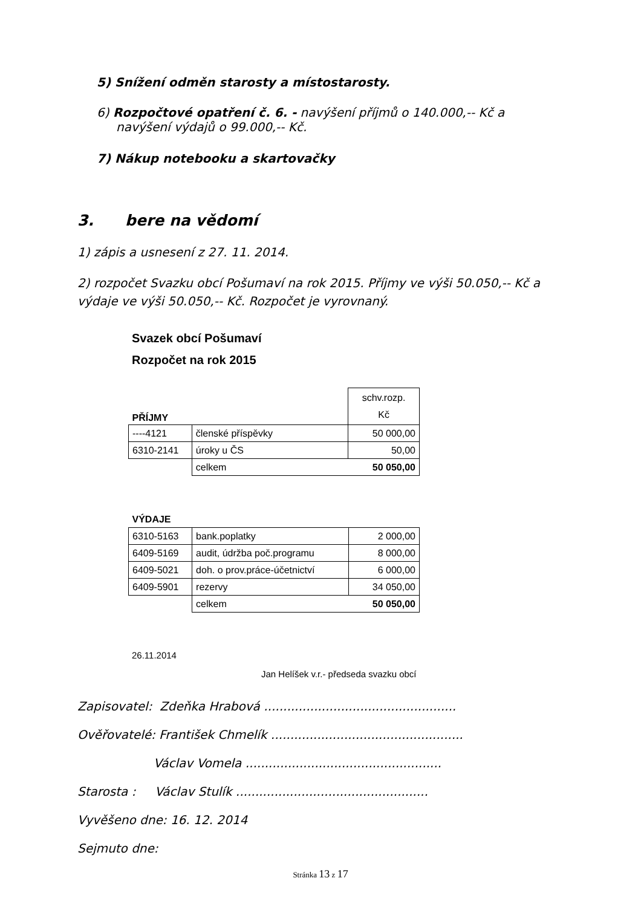5) Snížení odměn starosty a místostarosty.
6) Rozpočtové opatření č. 6. - navýšení příjmů o 140.000,-- Kč a navýšení výdajů o 99.000,-- Kč.
7) Nákup notebooku a skartovačky
3. bere na vědomí
1) zápis a usnesení z 27. 11. 2014.
2) rozpočet Svazku obcí Pošumaví na rok 2015. Příjmy ve výši 50.050,-- Kč a výdaje ve výši 50.050,-- Kč. Rozpočet je vyrovnaný.
Svazek obcí Pošumaví
Rozpočet na rok 2015
| PŘÍJMY | | schv.rozp. Kč |
| ----4121 | členské příspěvky | 50 000,00 |
| 6310-2141 | úroky u ČS | 50,00 |
| | celkem | 50 050,00 |
| VÝDAJE | | |
| 6310-5163 | bank.poplatky | 2 000,00 |
| 6409-5169 | audit, údržba poč.programu | 8 000,00 |
| 6409-5021 | doh. o prov.práce-účetnictví | 6 000,00 |
| 6409-5901 | rezervy | 34 050,00 |
| | celkem | 50 050,00 |
26.11.2014
Jan Helíšek v.r.- předseda svazku obcí
Zapisovatel: Zdeňka Hrabová ..................................................
Ověřovatelé: František Chmelík ..................................................
Václav Vomela ...................................................
Starosta : Václav Stulík ..................................................
Vyvěšeno dne: 16. 12. 2014
Sejmuto dne:
Stránka 13 z 17